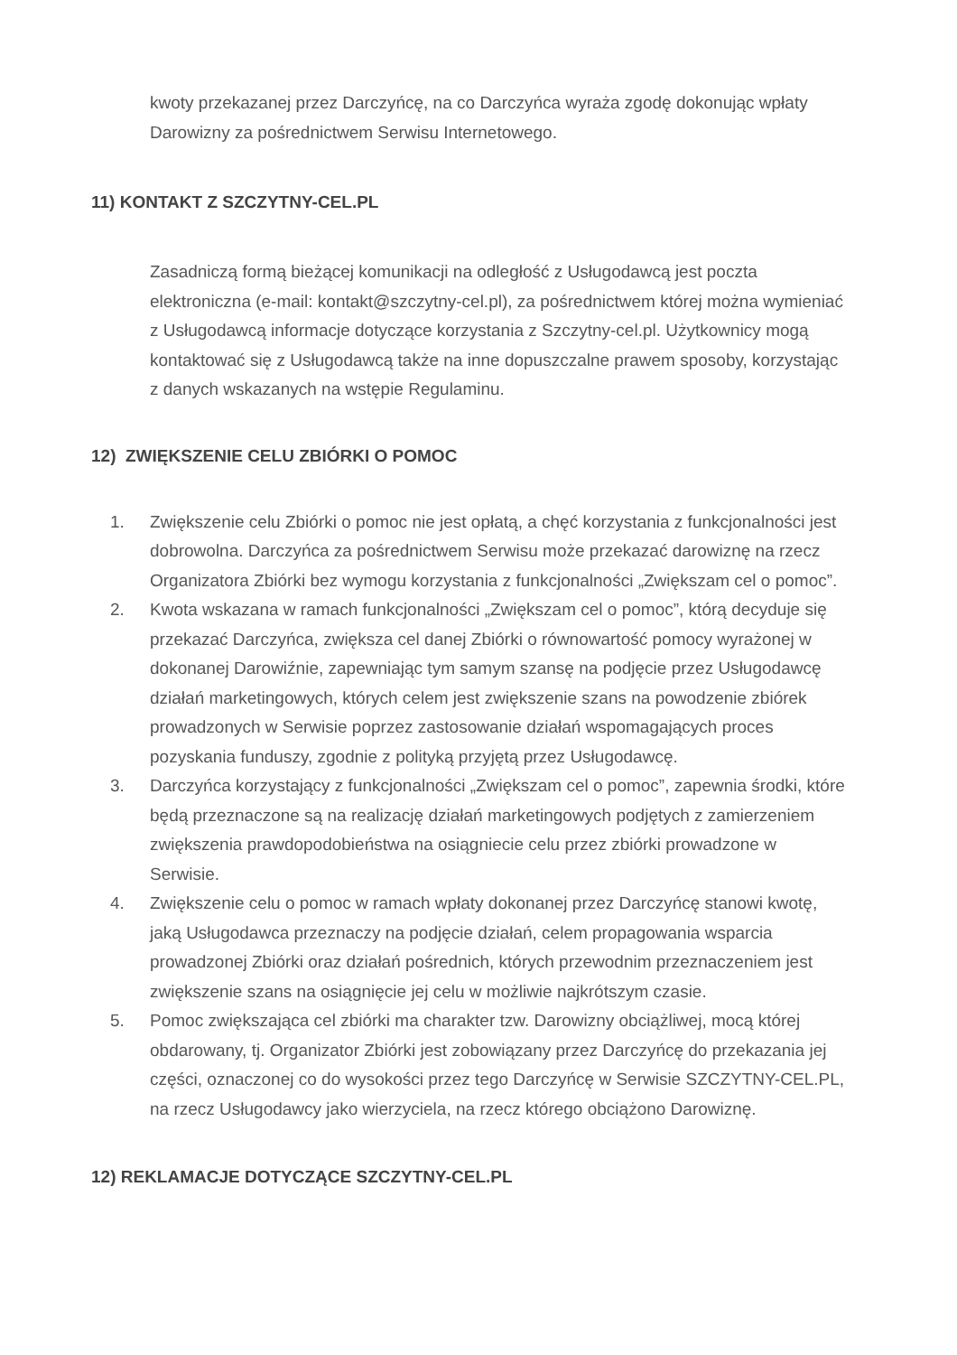kwoty przekazanej przez Darczyńcę, na co Darczyńca wyraża zgodę dokonując wpłaty Darowizny za pośrednictwem Serwisu Internetowego.
11) KONTAKT Z SZCZYTNY-CEL.PL
Zasadniczą formą bieżącej komunikacji na odległość z Usługodawcą jest poczta elektroniczna (e-mail: kontakt@szczytny-cel.pl), za pośrednictwem której można wymieniać z Usługodawcą informacje dotyczące korzystania z Szczytny-cel.pl. Użytkownicy mogą kontaktować się z Usługodawcą także na inne dopuszczalne prawem sposoby, korzystając z danych wskazanych na wstępie Regulaminu.
12) ZWIĘKSZENIE CELU ZBIÓRKI O POMOC
1. Zwiększenie celu Zbiórki o pomoc nie jest opłatą, a chęć korzystania z funkcjonalności jest dobrowolna. Darczyńca za pośrednictwem Serwisu może przekazać darowiznę na rzecz Organizatora Zbiórki bez wymogu korzystania z funkcjonalności „Zwiększam cel o pomoc”.
2. Kwota wskazana w ramach funkcjonalności „Zwiększam cel o pomoc”, którą decyduje się przekazać Darczyńca, zwiększa cel danej Zbiórki o równowartość pomocy wyrażonej w dokonanej Darowiźnie, zapewniając tym samym szansę na podjęcie przez Usługodawcę działań marketingowych, których celem jest zwiększenie szans na powodzenie zbiórek prowadzonych w Serwisie poprzez zastosowanie działań wspomagających proces pozyskania funduszy, zgodnie z polityką przyjętą przez Usługodawcę.
3. Darczyńca korzystający z funkcjonalności „Zwiększam cel o pomoc”, zapewnia środki, które będą przeznaczone są na realizację działań marketingowych podjętych z zamierzeniem zwiększenia prawdopodobieństwa na osiągniecie celu przez zbiórki prowadzone w Serwisie.
4. Zwiększenie celu o pomoc w ramach wpłaty dokonanej przez Darczyńcę stanowi kwotę, jaką Usługodawca przeznaczy na podjęcie działań, celem propagowania wsparcia prowadzonej Zbiórki oraz działań pośrednich, których przewodnim przeznaczeniem jest zwiększenie szans na osiągnięcie jej celu w możliwie najkrótszym czasie.
5. Pomoc zwiększająca cel zbiórki ma charakter tzw. Darowizny obciążliwej, mocą której obdarowany, tj. Organizator Zbiórki jest zobowiązany przez Darczyńcę do przekazania jej części, oznaczonej co do wysokości przez tego Darczyńcę w Serwisie SZCZYTNY-CEL.PL, na rzecz Usługodawcy jako wierzyciela, na rzecz którego obciążono Darowiznę.
12) REKLAMACJE DOTYCZĄCE SZCZYTNY-CEL.PL